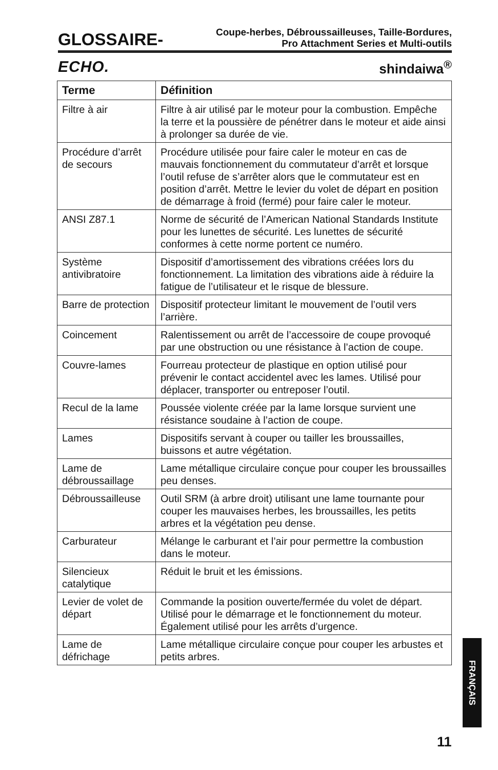GLOSSAIRE-
Coupe-herbes, Débroussailleuses, Taille-Bordures,
Pro Attachment Series et Multi-outils
ECHO. shindaiwa<sup>®</sup>
| Terme | Définition |
| --- | --- |
| Filtre à air | Filtre à air utilisé par le moteur pour la combustion. Empêche la terre et la poussière de pénétrer dans le moteur et aide ainsi à prolonger sa durée de vie. |
| Procédure d’arrêt de secours | Procédure utilisée pour faire caler le moteur en cas de mauvais fonctionnement du commutateur d’arrêt et lorsque l’outil refuse de s’arrêter alors que le commutateur est en position d’arrêt. Mettre le levier du volet de départ en position de démarrage à froid (fermé) pour faire caler le moteur. |
| ANSI Z87.1 | Norme de sécurité de l’American National Standards Institute pour les lunettes de sécurité. Les lunettes de sécurité conformes à cette norme portent ce numéro. |
| Système antivibratoire | Dispositif d’amortissement des vibrations créées lors du fonctionnement. La limitation des vibrations aide à réduire la fatigue de l’utilisateur et le risque de blessure. |
| Barre de protection | Dispositif protecteur limitant le mouvement de l’outil vers l’arrière. |
| Coincement | Ralentissement ou arrêt de l’accessoire de coupe provoqué par une obstruction ou une résistance à l’action de coupe. |
| Couvre-lames | Fourreau protecteur de plastique en option utilisé pour prévenir le contact accidentel avec les lames. Utilisé pour déplacer, transporter ou entreposer l’outil. |
| Recul de la lame | Poussée violente créée par la lame lorsque survient une résistance soudaine à l’action de coupe. |
| Lames | Dispositifs servant à couper ou tailler les broussailles, buissons et autre végétation. |
| Lame de débroussaillage | Lame métallique circulaire conçue pour couper les broussailles peu denses. |
| Débroussailleuse | Outil SRM (à arbre droit) utilisant une lame tournante pour couper les mauvaises herbes, les broussailles, les petits arbres et la végétation peu dense. |
| Carburateur | Mélange le carburant et l’air pour permettre la combustion dans le moteur. |
| Silencieux catalytique | Réduit le bruit et les émissions. |
| Levier de volet de départ | Commande la position ouverte/fermée du volet de départ. Utilisé pour le démarrage et le fonctionnement du moteur. Également utilisé pour les arrêts d’urgence. |
| Lame de défrichage | Lame métallique circulaire conçue pour couper les arbustes et petits arbres. |
FRANÇAIS
11